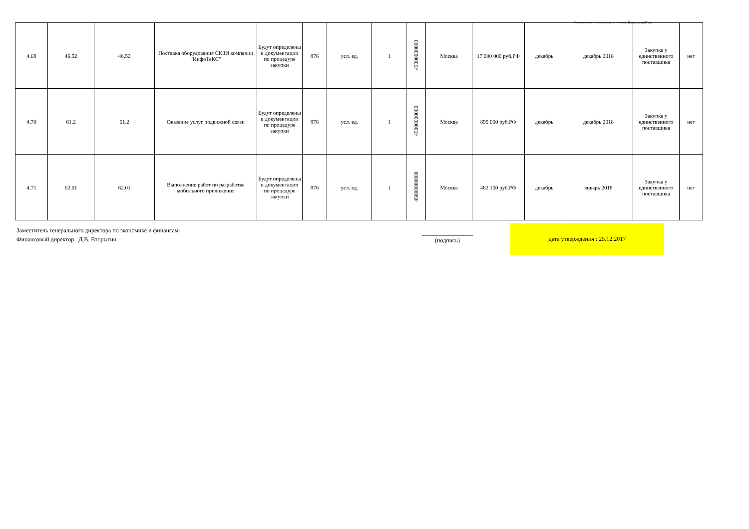Подготовлено с использованием системы КонсультантПлюс
| 4.69 | 46.52 | 46.52 | Поставка оборудования СКЗИ компании "ИнфоТеКС" | Будут определены в документации по процедуре закупки | 876 | усл. ед. | 1 | 45000000000 | Москва | 17 000 000 руб.РФ | декабрь | декабрь 2018 | Закупка у единственного поставщика | нет |
| 4.70 | 61.2 | 61.2 | Оказание услуг подвижной связи | Будут определены в документации по процедуре закупки | 876 | усл. ед. | 1 | 45000000000 | Москва | 895 000 руб.РФ | декабрь | декабрь 2018 | Закупка у единственного поставщика | нет |
| 4.71 | 62.01 | 62.01 | Выполнение работ по разработке мобильного приложения | Будут определены в документации по процедуре закупки | 876 | усл. ед. | 1 | 45000000000 | Москва | 482 100 руб.РФ | декабрь | январь 2018 | Закупка у единственного поставщика | нет |
Заместитель генерального директора по экономике и финансам-
Финансовый директор Д.В. Вторыгин
_________________
(подпись)
дата утверждения : 25.12.2017